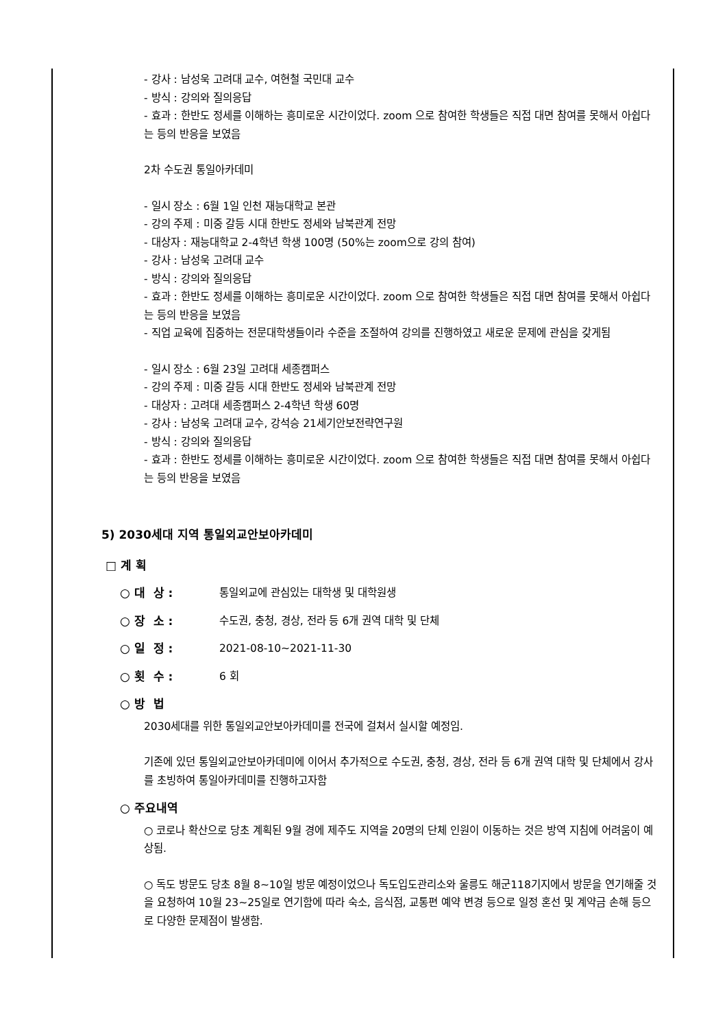- 강사 : 남성욱 고려대 교수, 여현철 국민대 교수
- 방식 : 강의와 질의응답
- 효과 : 한반도 정세를 이해하는 흥미로운 시간이었다. zoom 으로 참여한 학생들은 직접 대면 참여를 못해서 아쉽다 는 등의 반응을 보였음
2차 수도권 통일아카데미
- 일시 장소 : 6월 1일 인천 재능대학교 본관
- 강의 주제 : 미중 갈등 시대 한반도 정세와 남북관계 전망
- 대상자 : 재능대학교 2-4학년 학생 100명 (50%는 zoom으로 강의 참여)
- 강사 : 남성욱 고려대 교수
- 방식 : 강의와 질의응답
- 효과 : 한반도 정세를 이해하는 흥미로운 시간이었다. zoom 으로 참여한 학생들은 직접 대면 참여를 못해서 아쉽다 는 등의 반응을 보였음
- 직업 교육에 집중하는 전문대학생들이라 수준을 조절하여 강의를 진행하였고 새로운 문제에 관심을 갖게됨
- 일시 장소 : 6월 23일 고려대 세종캠퍼스
- 강의 주제 : 미중 갈등 시대 한반도 정세와 남북관계 전망
- 대상자 : 고려대 세종캠퍼스 2-4학년 학생 60명
- 강사 : 남성욱 고려대 교수, 강석승 21세기안보전략연구원
- 방식 : 강의와 질의응답
- 효과 : 한반도 정세를 이해하는 흥미로운 시간이었다. zoom 으로 참여한 학생들은 직접 대면 참여를 못해서 아쉽다 는 등의 반응을 보였음
5) 2030세대 지역 통일외교안보아카데미
□ 계 획
○ 대 상 : 통일외교에 관심있는 대학생 및 대학원생
○ 장 소 : 수도권, 충청, 경상, 전라 등 6개 권역 대학 및 단체
○ 일 정 : 2021-08-10~2021-11-30
○ 횟 수 : 6 회
○ 방 법
2030세대를 위한 통일외교안보아카데미를 전국에 걸쳐서 실시할 예정임.
기존에 있던 통일외교안보아카데미에 이어서 추가적으로 수도권, 충청, 경상, 전라 등 6개 권역 대학 및 단체에서 강사를 초빙하여 통일아카데미를 진행하고자함
○ 주요내역
○ 코로나 확산으로 당초 계획된 9월 경에 제주도 지역을 20명의 단체 인원이 이동하는 것은 방역 지침에 어려움이 예상됨.
○ 독도 방문도 당초 8월 8~10일 방문 예정이었으나 독도입도관리소와 울릉도 해군118기지에서 방문을 연기해줄 것을 요청하여 10월 23~25일로 연기함에 따라 숙소, 음식점, 교통편 예약 변경 등으로 일정 혼선 및 계약금 손해 등으로 다양한 문제점이 발생함.